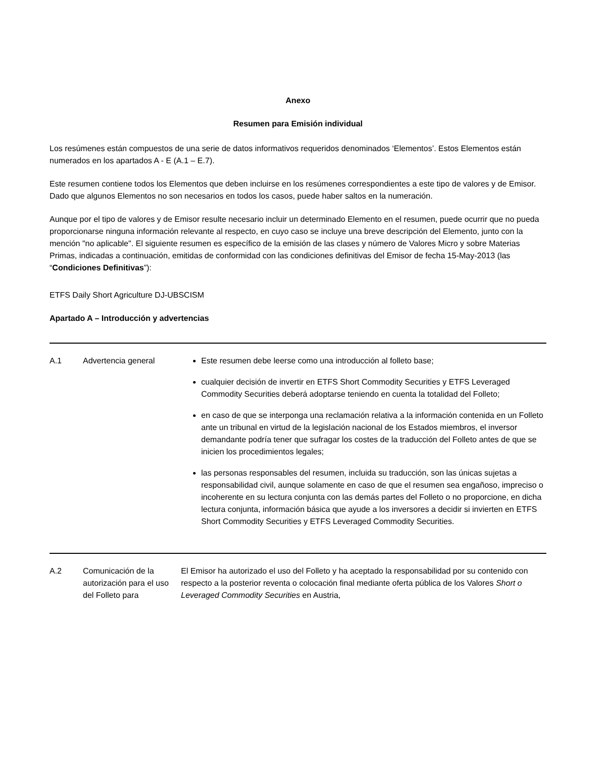Anexo
Resumen para Emisión individual
Los resúmenes están compuestos de una serie de datos informativos requeridos denominados ‘Elementos’. Estos Elementos están numerados en los apartados A - E (A.1 – E.7).
Este resumen contiene todos los Elementos que deben incluirse en los resúmenes correspondientes a este tipo de valores y de Emisor. Dado que algunos Elementos no son necesarios en todos los casos, puede haber saltos en la numeración.
Aunque por el tipo de valores y de Emisor resulte necesario incluir un determinado Elemento en el resumen, puede ocurrir que no pueda proporcionarse ninguna información relevante al respecto, en cuyo caso se incluye una breve descripción del Elemento, junto con la mención "no aplicable". El siguiente resumen es específico de la emisión de las clases y número de Valores Micro y sobre Materias Primas, indicadas a continuación, emitidas de conformidad con las condiciones definitivas del Emisor de fecha 15-May-2013 (las “Condiciones Definitivas”):
ETFS Daily Short Agriculture DJ-UBSCISM
Apartado A – Introducción y advertencias
| A.1 | Advertencia general | Este resumen debe leerse como una introducción al folleto base; cualquier decisión de invertir en ETFS Short Commodity Securities y ETFS Leveraged Commodity Securities deberá adoptarse teniendo en cuenta la totalidad del Folleto; en caso de que se interponga una reclamación relativa a la información contenida en un Folleto ante un tribunal en virtud de la legislación nacional de los Estados miembros, el inversor demandante podría tener que sufragar los costes de la traducción del Folleto antes de que se inicien los procedimientos legales; las personas responsables del resumen, incluida su traducción, son las únicas sujetas a responsabilidad civil, aunque solamente en caso de que el resumen sea engañoso, impreciso o incoherente en su lectura conjunta con las demás partes del Folleto o no proporcione, en dicha lectura conjunta, información básica que ayude a los inversores a decidir si invierten en ETFS Short Commodity Securities y ETFS Leveraged Commodity Securities. |
| A.2 | Comunicación de la autorización para el uso del Folleto para | El Emisor ha autorizado el uso del Folleto y ha aceptado la responsabilidad por su contenido con respecto a la posterior reventa o colocación final mediante oferta pública de los Valores Short o Leveraged Commodity Securities en Austria, |